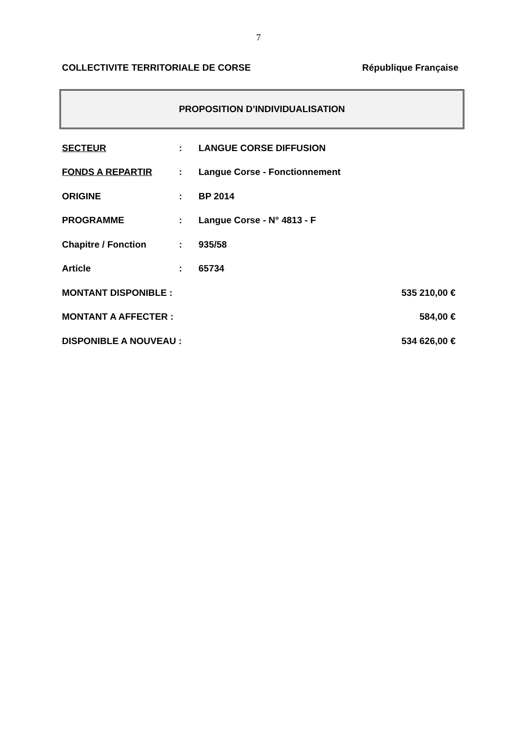7
COLLECTIVITE TERRITORIALE DE CORSE République Française
PROPOSITION D’INDIVIDUALISATION
SECTEUR: LANGUE CORSE DIFFUSION
FONDS A REPARTIR: Langue Corse - Fonctionnement
ORIGINE: BP 2014
PROGRAMME: Langue Corse - N° 4813 - F
Chapitre / Fonction: 935/58
Article: 65734
MONTANT DISPONIBLE : 535 210,00 €
MONTANT A AFFECTER : 584,00 €
DISPONIBLE A NOUVEAU : 534 626,00 €